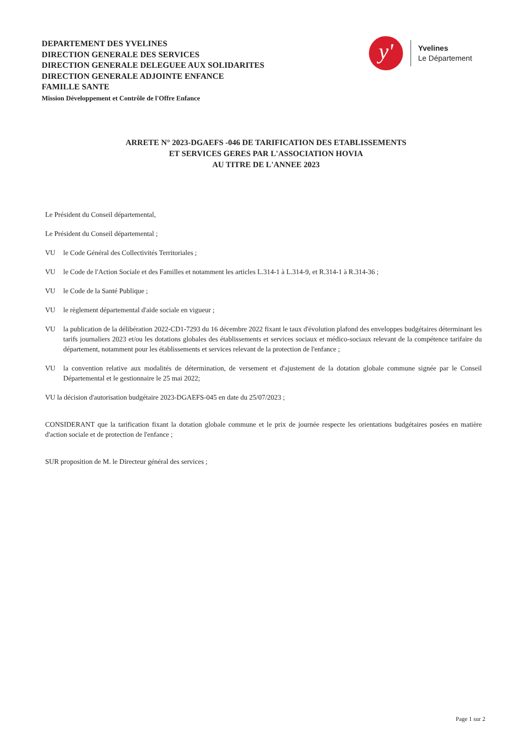DEPARTEMENT DES YVELINES
DIRECTION GENERALE DES SERVICES
DIRECTION GENERALE DELEGUEE AUX SOLIDARITES
DIRECTION GENERALE ADJOINTE ENFANCE
FAMILLE SANTE
Mission Développement et Contrôle de l'Offre Enfance
y'
Yvelines
Le Département
ARRETE N° 2023-DGAEFS -046 DE TARIFICATION DES ETABLISSEMENTS
ET SERVICES GERES PAR L'ASSOCIATION HOVIA
AU TITRE DE L'ANNEE 2023
Le Président du Conseil départemental,
Le Président du Conseil départemental ;
VU le Code Général des Collectivités Territoriales ;
VU le Code de l'Action Sociale et des Familles et notamment les articles L.314-1 à L.314-9, et R.314-1 à R.314-36 ;
VU le Code de la Santé Publique ;
VU le règlement départemental d'aide sociale en vigueur ;
VU la publication de la délibération 2022-CD1-7293 du 16 décembre 2022 fixant le taux d'évolution plafond des enveloppes budgétaires déterminant les tarifs journaliers 2023 et/ou les dotations globales des établissements et services sociaux et médico-sociaux relevant de la compétence tarifaire du département, notamment pour les établissements et services relevant de la protection de l'enfance ;
VU la convention relative aux modalités de détermination, de versement et d'ajustement de la dotation globale commune signée par le Conseil Départemental et le gestionnaire le 25 mai 2022;
VU la décision d'autorisation budgétaire 2023-DGAEFS-045 en date du 25/07/2023 ;
CONSIDERANT que la tarification fixant la dotation globale commune et le prix de journée respecte les orientations budgétaires posées en matière d'action sociale et de protection de l'enfance ;
SUR proposition de M. le Directeur général des services ;
Page 1 sur 2